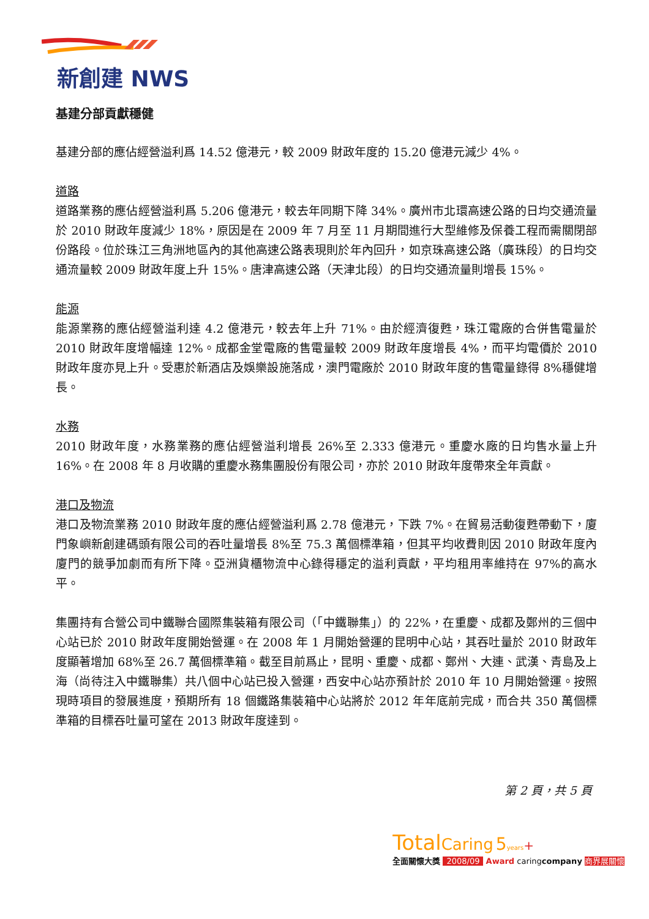新創建 NWS
基建分部貢獻穩健
基建分部的應佔經營溢利爲 14.52 億港元，較 2009 財政年度的 15.20 億港元減少 4%。
道路
道路業務的應佔經營溢利爲 5.206 億港元，較去年同期下降 34%。廣州市北環高速公路的日均交通流量於 2010 財政年度減少 18%，原因是在 2009 年 7 月至 11 月期間進行大型維修及保養工程而需關閉部份路段。位於珠江三角洲地區內的其他高速公路表現則於年內回升，如京珠高速公路（廣珠段）的日均交通流量較 2009 財政年度上升 15%。唐津高速公路（天津北段）的日均交通流量則增長 15%。
能源
能源業務的應佔經營溢利達 4.2 億港元，較去年上升 71%。由於經濟復甦，珠江電廠的合併售電量於 2010 財政年度增幅達 12%。成都金堂電廠的售電量較 2009 財政年度增長 4%，而平均電價於 2010 財政年度亦見上升。受惠於新酒店及娛樂設施落成，澳門電廠於 2010 財政年度的售電量錄得 8%穩健增長。
水務
2010 財政年度，水務業務的應佔經營溢利增長 26%至 2.333 億港元。重慶水廠的日均售水量上升 16%。在 2008 年 8 月收購的重慶水務集團股份有限公司，亦於 2010 財政年度帶來全年貢獻。
港口及物流
港口及物流業務 2010 財政年度的應佔經營溢利爲 2.78 億港元，下跌 7%。在貿易活動復甦帶動下，廈門象嶼新創建碼頭有限公司的吞吐量增長 8%至 75.3 萬個標準箱，但其平均收費則因 2010 財政年度內廈門的競爭加劇而有所下降。亞洲貨櫃物流中心錄得穩定的溢利貢獻，平均租用率維持在 97%的高水平。
集團持有合營公司中鐵聯合國際集裝箱有限公司（「中鐵聯集」）的 22%，在重慶、成都及鄭州的三個中心站已於 2010 財政年度開始營運。在 2008 年 1 月開始營運的昆明中心站，其吞吐量於 2010 財政年度顯著增加 68%至 26.7 萬個標準箱。截至目前爲止，昆明、重慶、成都、鄭州、大連、武漢、青島及上海（尚待注入中鐵聯集）共八個中心站已投入營運，西安中心站亦預計於 2010 年 10 月開始營運。按照現時項目的發展進度，預期所有 18 個鐵路集裝箱中心站將於 2012 年年底前完成，而合共 350 萬個標準箱的目標吞吐量可望在 2013 財政年度達到。
第 2 頁，共 5 頁
Total Caring 5 years+
全面關懷大獎 2008/09 Award caringcompany 商界展關懷